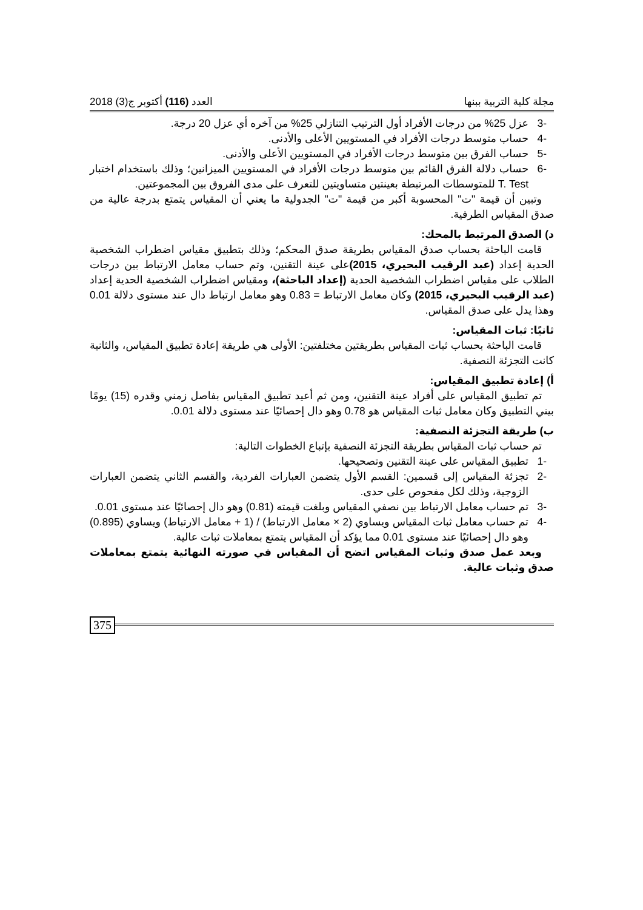مجلة كلية التربية ببنها العدد (116) أكتوبر ج(3) 2018
-3 عزل 25% من درجات الأفراد أول الترتيب التنازلي 25% من آخره أي عزل 20 درجة.
-4 حساب متوسط درجات الأفراد في المستويين الأعلى والأدنى.
-5 حساب الفرق بين متوسط درجات الأفراد في المستويين الأعلى والأدنى.
-6 حساب دلالة الفرق القائم بين متوسط درجات الأفراد في المستويين الميزانين؛ وذلك باستخدام اختبار T. Test للمتوسطات المرتبطة بعينتين متساويتين للتعرف على مدى الفروق بين المجموعتين.
وتبين أن قيمة "ت" المحسوبة أكبر من قيمة "ت" الجدولية ما يعني أن المقياس يتمتع بدرجة عالية من صدق المقياس الطرفية.
د) الصدق المرتبط بالمحك:
قامت الباحثة بحساب صدق المقياس بطريقة صدق المحكم؛ وذلك بتطبيق مقياس اضطراب الشخصية الحدية إعداد (عبد الرقيب البحيري، 2015) على عينة التقنين، وتم حساب معامل الارتباط بين درجات الطلاب على مقياس اضطراب الشخصية الحدية (إعداد الباحثة)، ومقياس اضطراب الشخصية الحدية إعداد (عبد الرقيب البحيري، 2015) وكان معامل الارتباط = 0.83 وهو معامل ارتباط دال عند مستوى دلالة 0.01 وهذا يدل على صدق المقياس.
ثانيًا: ثبات المقياس:
قامت الباحثة بحساب ثبات المقياس بطريقتين مختلفتين: الأولى هي طريقة إعادة تطبيق المقياس، والثانية كانت التجزئة النصفية.
أ) إعادة تطبيق المقياس:
تم تطبيق المقياس على أفراد عينة التقنين، ومن ثم أعيد تطبيق المقياس بفاصل زمني وقدره (15) يومًا بيني التطبيق وكان معامل ثبات المقياس هو 0.78 وهو دال إحصائيًا عند مستوى دلالة 0.01.
ب) طريقة التجزئة النصفية:
تم حساب ثبات المقياس بطريقة التجزئة النصفية بإتباع الخطوات التالية:
-1 تطبيق المقياس على عينة التقنين وتصحيحها.
-2 تجزئة المقياس إلى قسمين: القسم الأول يتضمن العبارات الفردية، والقسم الثاني يتضمن العبارات الزوجية، وذلك لكل مفحوص على حدى.
-3 تم حساب معامل الارتباط بين نصفي المقياس وبلغت قيمته (0.81) وهو دال إحصائيًا عند مستوى 0.01.
-4 تم حساب معامل ثبات المقياس ويساوي (2 × معامل الارتباط) / (1 + معامل الارتباط) ويساوي (0.895) وهو دال إحصائيًا عند مستوى 0.01 مما يؤكد أن المقياس يتمتع بمعاملات ثبات عالية.
وبعد عمل صدق وثبات المقياس اتضح أن المقياس في صورته النهائية يتمتع بمعاملات صدق وثبات عالية.
375